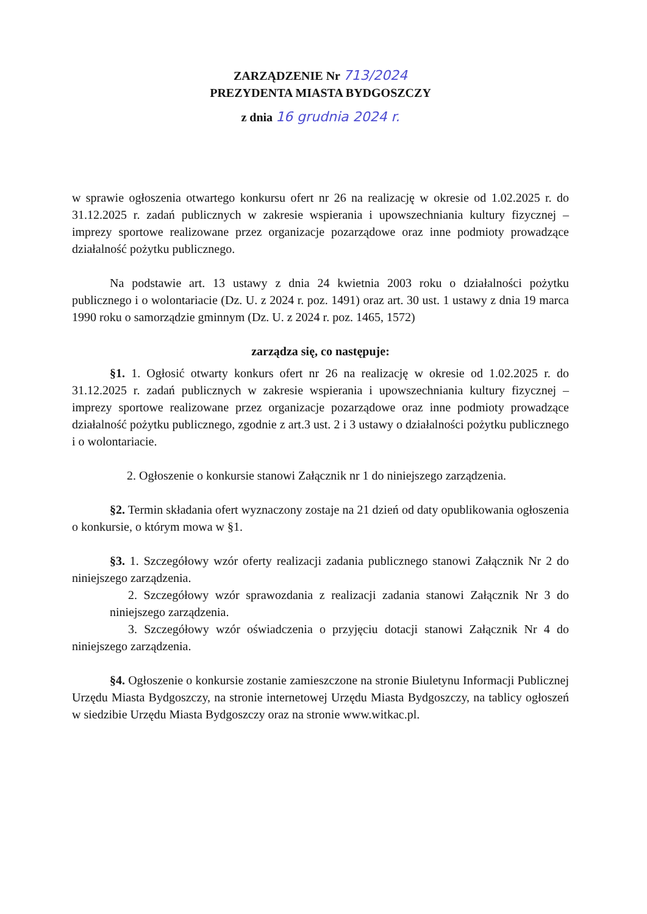ZARZĄDZENIE Nr 713/2024
PREZYDENTA MIASTA BYDGOSZCZY
z dnia 16 grudnia 2024 r.
w sprawie ogłoszenia otwartego konkursu ofert nr 26 na realizację w okresie od 1.02.2025 r. do 31.12.2025 r. zadań publicznych w zakresie wspierania i upowszechniania kultury fizycznej – imprezy sportowe realizowane przez organizacje pozarządowe oraz inne podmioty prowadzące działalność pożytku publicznego.
Na podstawie art. 13 ustawy z dnia 24 kwietnia 2003 roku o działalności pożytku publicznego i o wolontariacie (Dz. U. z 2024 r. poz. 1491) oraz art. 30 ust. 1 ustawy z dnia 19 marca 1990 roku o samorządzie gminnym (Dz. U. z 2024 r. poz. 1465, 1572)
zarządza się, co następuje:
§1. 1. Ogłosić otwarty konkurs ofert nr 26 na realizację w okresie od 1.02.2025 r. do 31.12.2025 r. zadań publicznych w zakresie wspierania i upowszechniania kultury fizycznej – imprezy sportowe realizowane przez organizacje pozarządowe oraz inne podmioty prowadzące działalność pożytku publicznego, zgodnie z art.3 ust. 2 i 3 ustawy o działalności pożytku publicznego i o wolontariacie.
2. Ogłoszenie o konkursie stanowi Załącznik nr 1 do niniejszego zarządzenia.
§2. Termin składania ofert wyznaczony zostaje na 21 dzień od daty opublikowania ogłoszenia o konkursie, o którym mowa w §1.
§3. 1. Szczegółowy wzór oferty realizacji zadania publicznego stanowi Załącznik Nr 2 do niniejszego zarządzenia.
2. Szczegółowy wzór sprawozdania z realizacji zadania stanowi Załącznik Nr 3 do niniejszego zarządzenia.
3. Szczegółowy wzór oświadczenia o przyjęciu dotacji stanowi Załącznik Nr 4 do niniejszego zarządzenia.
§4. Ogłoszenie o konkursie zostanie zamieszczone na stronie Biuletynu Informacji Publicznej Urzędu Miasta Bydgoszczy, na stronie internetowej Urzędu Miasta Bydgoszczy, na tablicy ogłoszeń w siedzibie Urzędu Miasta Bydgoszczy oraz na stronie www.witkac.pl.